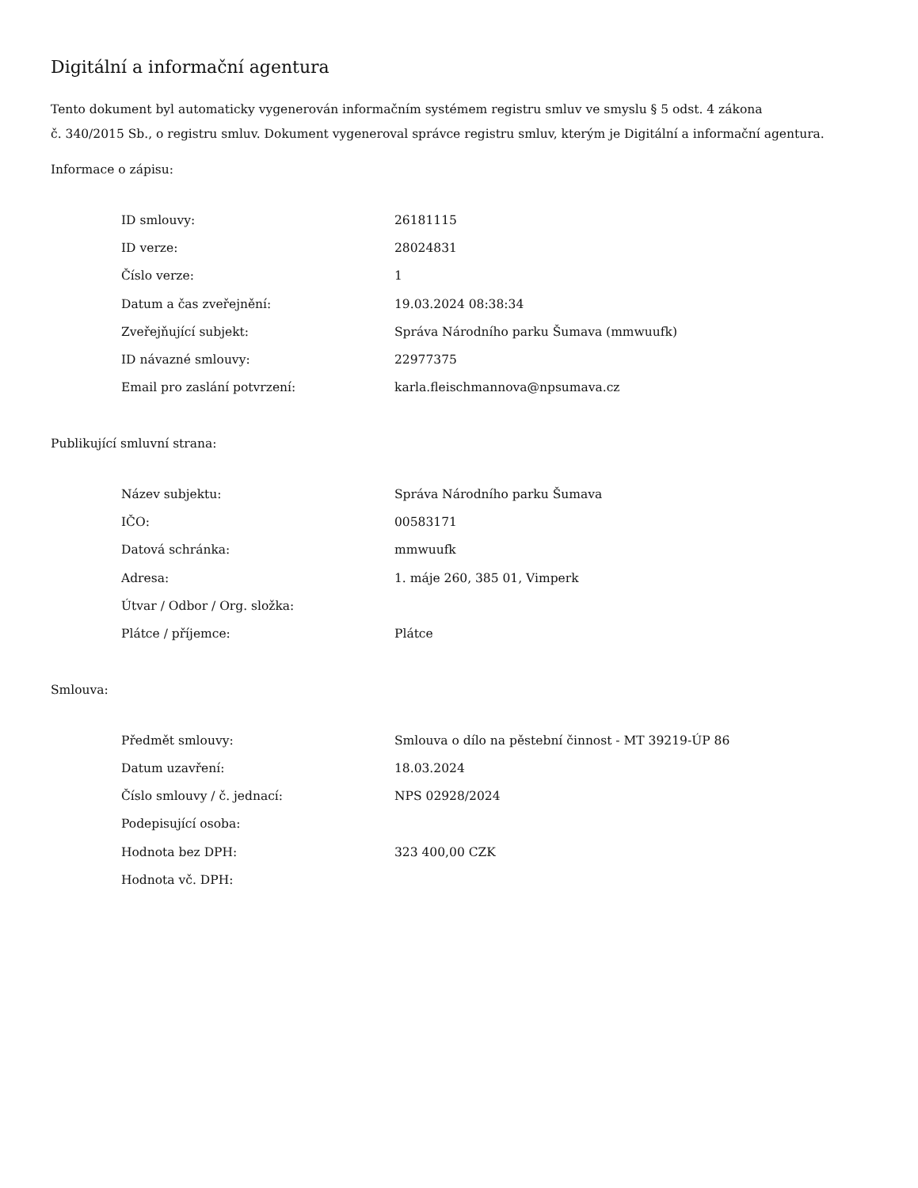Digitální a informační agentura
Tento dokument byl automaticky vygenerován informačním systémem registru smluv ve smyslu § 5 odst. 4 zákona
č. 340/2015 Sb., o registru smluv. Dokument vygeneroval správce registru smluv, kterým je Digitální a informační agentura.
Informace o zápisu:
| ID smlouvy: | 26181115 |
| ID verze: | 28024831 |
| Číslo verze: | 1 |
| Datum a čas zveřejnění: | 19.03.2024 08:38:34 |
| Zveřejňující subjekt: | Správa Národního parku Šumava (mmwuufk) |
| ID návazné smlouvy: | 22977375 |
| Email pro zaslání potvrzení: | karla.fleischmannova@npsumava.cz |
Publikující smluvní strana:
| Název subjektu: | Správa Národního parku Šumava |
| IČO: | 00583171 |
| Datová schránka: | mmwuufk |
| Adresa: | 1. máje 260, 385 01, Vimperk |
| Útvar / Odbor / Org. složka: | |
| Plátce / příjemce: | Plátce |
Smlouva:
| Předmět smlouvy: | Smlouva o dílo na pěstební činnost - MT 39219-ÚP 86 |
| Datum uzavření: | 18.03.2024 |
| Číslo smlouvy / č. jednací: | NPS 02928/2024 |
| Podepisující osoba: | |
| Hodnota bez DPH: | 323 400,00 CZK |
| Hodnota vč. DPH: | |